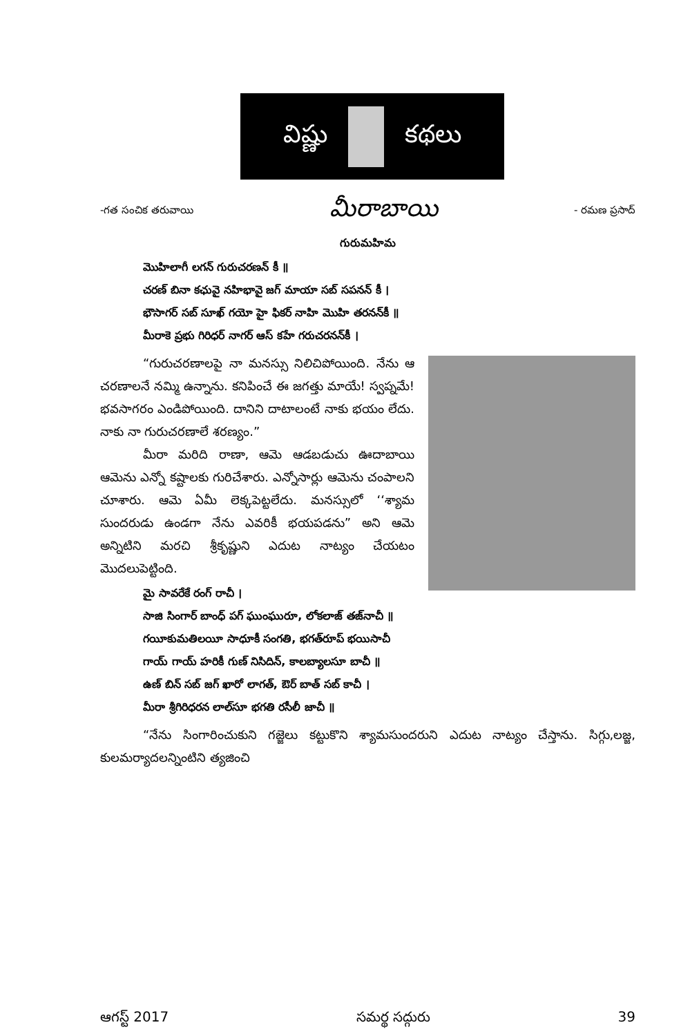విష్ణు కథలు
-గత సంచిక తరువాయి మీరాబాయి - రమణ ప్రసాద్
గురుమహిమ
మొహిలాగీ లగన్ గురుచరణన్ కీ ॥
చరణ్ బినా కఛువై నహిభావై జగ్ మాయా సబ్ సపనన్ కీ ।
భౌసాగర్ సబ్ సూఖ్ గయో హై ఫికర్ నాహి మొహి తరనన్‌కీ ॥
మీరాకె ప్రభు గిరిధర్ నాగర్ ఆస్ కహే గరుచరనన్‌కీ ।
“గురుచరణాలపై నా మనస్సు నిలిచిపోయింది. నేను ఆ చరణాలనే నమ్మి ఉన్నాను. కనిపించే ఈ జగత్తు మాయే! స్వప్నమే! భవసాగరం ఎండిపోయింది. దానిని దాటాలంటే నాకు భయం లేదు. నాకు నా గురుచరణాలే శరణ్యం.”
మీరా మరిది రాణా, ఆమె ఆడబడుచు ఊదాబాయి ఆమెను ఎన్నో కష్టాలకు గురిచేశారు. ఎన్నోసార్లు ఆమెను చంపాలని చూశారు. ఆమె ఏమీ లెక్కపెట్టలేదు. మనస్సులో ‘‘శ్యామ సుందరుడు ఉండగా నేను ఎవరికీ భయపడను” అని ఆమె అన్నిటిని మరచి శ్రీకృష్ణుని ఎదుట నాట్యం చేయటం మొదలుపెట్టింది.
మై సావరేకే రంగ్ రాచీ ।
సాజి సింగార్ బాంధ్ పగ్ ఘుంఘురూ, లోకలాజ్ తజ్‌నాచీ ॥
గయీకుమతిలయీ సాధూకీ సంగతి, భగత్‌రూప్ భయిసాచీ
గాయ్ గాయ్ హరికీ గుణ్ నిసిదిన్, కాలబ్యాలసూ బాచీ ॥
ఉణ్ బిన్ సబ్ జగ్ ఖారో లాగత్, ఔర్ బాత్ సబ్ కాచీ ।
మీరా శ్రీగిరిధరన లాల్‌సూ భగతి రసీలీ జాచీ ॥
“నేను సింగారించుకుని గజ్జెలు కట్టుకొని శ్యామసుందరుని ఎదుట నాట్యం చేస్తాను. సిగ్గు,లజ్జ, కులమర్యాదలన్నింటిని త్యజించి
ఆగస్ట్ 2017 సమర్థ సద్గురు 39